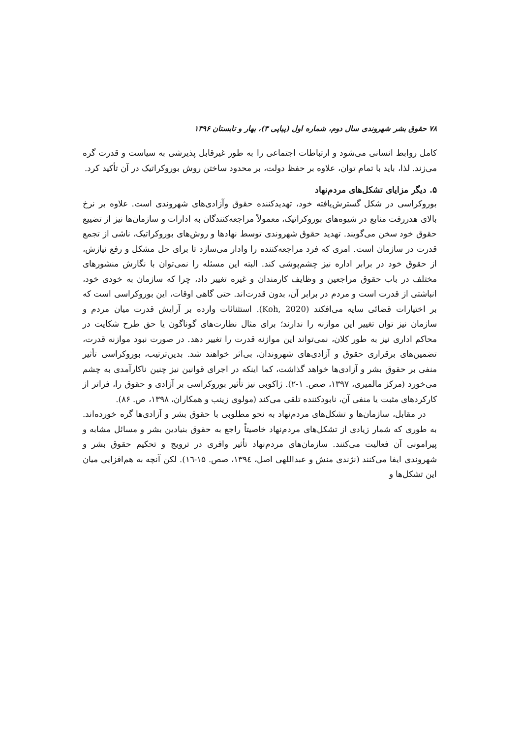۷۸ حقوق بشر شهروندی سال دوم، شماره اول (پیاپی ۳)، بهار و تابستان ۱۳۹۶
کامل روابط انسانی می‌شود و ارتباطات اجتماعی را به طور غیرقابل پذیرشی به سیاست و قدرت گره می‌زند. لذا، باید با تمام توان، علاوه بر حفظ دولت، بر محدود ساختن روش بوروکراتیک در آن تأکید کرد.
۵. دیگر مزایای تشکل‌های مردم‌نهاد
بوروکراسی در شکل گسترش‌یافته خود، تهدیدکننده حقوق وآزادی‌های شهروندی است. علاوه بر نرخ بالای هدررفت منابع در شیوه‌های بوروکراتیک، معمولاً مراجعه‌کنندگان به ادارات و سازمان‌ها نیز از تضییع حقوق خود سخن می‌گویند. تهدید حقوق شهروندی توسط نهادها و روش‌های بوروکراتیک، ناشی از تجمع قدرت در سازمان است. امری که فرد مراجعه‌کننده را وادار می‌سازد تا برای حل مشکل و رفع نیازش، از حقوق خود در برابر اداره نیز چشم‌پوشی کند. البته این مسئله را نمی‌توان با نگارش منشورهای مختلف در باب حقوق مراجعین و وظایف کارمندان و غیره تغییر داد، چرا که سازمان به خودی خود، انباشتی از قدرت است و مردم در برابر آن، بدون قدرت‌اند. حتی گاهی اوقات، این بوروکراسی است که بر اختیارات قضائی سایه می‌افکند (Koh, 2020). استثنائات وارده بر آرایش قدرت میان مردم و سازمان نیز توان تغییر این موازنه را ندارند؛ برای مثال نظارت‌های گوناگون یا حق طرح شکایت در محاکم اداری نیز به طور کلان، نمی‌تواند این موازنه قدرت را تغییر دهد. در صورت نبود موازنه قدرت، تضمین‌های برقراری حقوق و آزادی‌های شهروندان، بی‌اثر خواهند شد. بدین‌ترتیب، بوروکراسی تأثیر منفی بر حقوق بشر و آزادی‌ها خواهد گذاشت، کما اینکه در اجرای قوانین نیز چنین ناکارآمدی به چشم می‌خورد (مرکز مالمیری، ۱۳۹۷، صص. ۱-۲). ژاکوبی نیز تأثیر بوروکراسی بر آزادی و حقوق را، فراتر از کارکردهای مثبت یا منفی آن، نابودکننده تلقی می‌کند (مولوی زینب و همکاران، ۱۳۹۸، ص. ۸۶).
در مقابل، سازمان‌ها و تشکل‌های مردم‌نهاد به نحو مطلوبی با حقوق بشر و آزادی‌ها گره خورده‌اند. به طوری که شمار زیادی از تشکل‌های مردم‌نهاد خاصیتاً راجع به حقوق بنیادین بشر و مسائل مشابه و پیرامونی آن فعالیت می‌کنند. سازمان‌های مردم‌نهاد تأثیر وافری در ترویج و تحکیم حقوق بشر و شهروندی ایفا می‌کنند (نژندی منش و عبداللهی اصل، ۱۳۹٤، صص. ۱۵-۱٦). لکن آنچه به هم‌افزایی میان این تشکل‌ها و